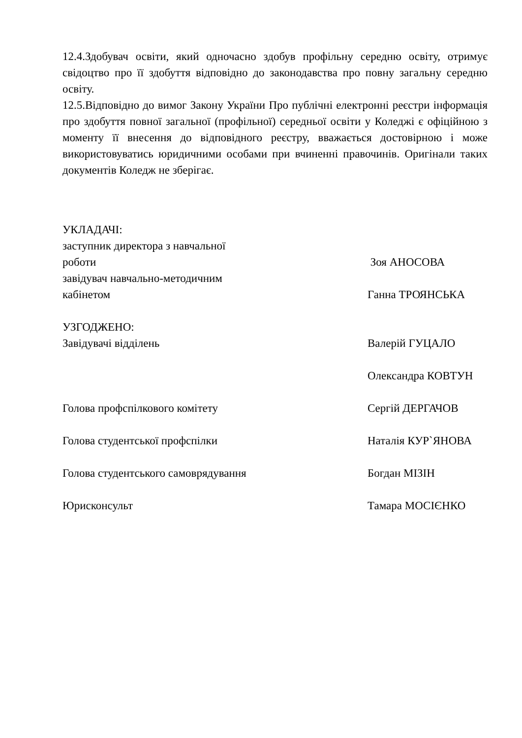12.4.Здобувач освіти, який одночасно здобув профільну середню освіту, отримує свідоцтво про її здобуття відповідно до законодавства про повну загальну середню освіту.
12.5.Відповідно до вимог Закону України Про публічні електронні реєстри інформація про здобуття повної загальної (профільної) середньої освіти у Коледжі є офіційною з моменту її внесення до відповідного реєстру, вважається достовірною і може використовуватись юридичними особами при вчиненні правочинів. Оригінали таких документів Коледж не зберігає.
УКЛАДАЧІ:
заступник директора з навчальної
роботи Зоя АНОСОВА
завідувач навчально-методичним
кабінетом Ганна ТРОЯНСЬКА
УЗГОДЖЕНО:
Завідувачі відділень Валерій ГУЦАЛО
Олександра КОВТУН
Голова профспілкового комітету Сергій ДЕРГАЧОВ
Голова студентської профспілки Наталія КУР`ЯНОВА
Голова студентського самоврядування Богдан МІЗІН
Юрисконсульт Тамара МОСІЄНКО